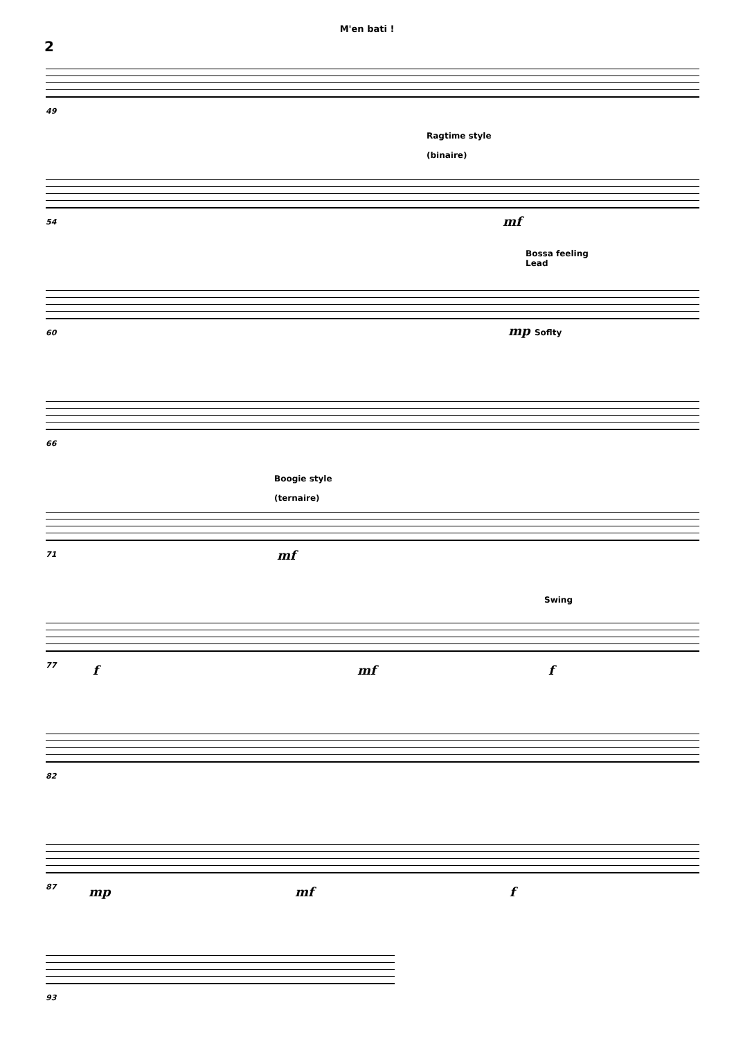M'en bati !
2
49
Ragtime style
(binaire)
mf
54
Bossa feeling
Lead
mp Soflty
60
66
Boogie style
(ternaire)
mf
71
Swing
f mf f
77
82
mp mf f
87
93